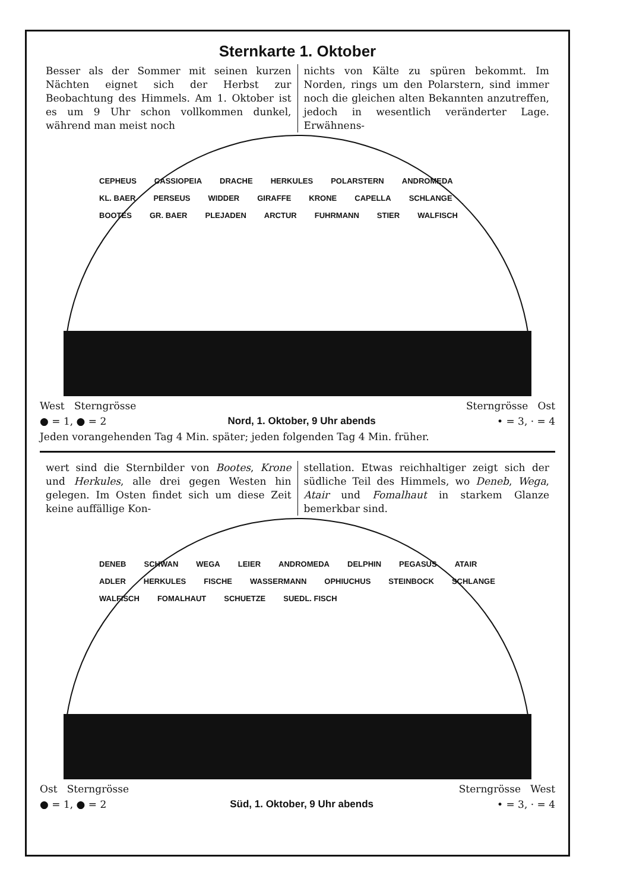Sternkarte 1. Oktober
Besser als der Sommer mit seinen kurzen Nächten eignet sich der Herbst zur Beobachtung des Himmels. Am 1. Oktober ist es um 9 Uhr schon vollkommen dunkel, während man meist noch
nichts von Kälte zu spüren bekommt. Im Norden, rings um den Polarstern, sind immer noch die gleichen alten Bekannten anzutreffen, jedoch in wesentlich veränderter Lage. Erwähnens-
CEPHEUS CASSIOPEIA DRACHE HERKULES POLARSTERN ANDROMEDA KL. BAER PERSEUS WIDDER GIRAFFE KRONE CAPELLA SCHLANGE BOOTES GR. BAER PLEJADEN ARCTUR FUHRMANN STIER WALFISCH
West Sterngrösse Sterngrösse Ost
● = 1, ● = 2 Nord, 1. Oktober, 9 Uhr abends • = 3, · = 4
Jeden vorangehenden Tag 4 Min. später; jeden folgenden Tag 4 Min. früher.
wert sind die Sternbilder von Bootes, Krone und Herkules, alle drei gegen Westen hin gelegen. Im Osten findet sich um diese Zeit keine auffällige Kon-
stellation. Etwas reichhaltiger zeigt sich der südliche Teil des Himmels, wo Deneb, Wega, Atair und Fomalhaut in starkem Glanze bemerkbar sind.
DENEB SCHWAN WEGA LEIER ANDROMEDA DELPHIN PEGASUS ATAIR ADLER HERKULES FISCHE WASSERMANN OPHIUCHUS STEINBOCK SCHLANGE WALFISCH FOMALHAUT SCHUETZE SUEDL. FISCH
Ost Sterngrösse Sterngrösse West
● = 1, ● = 2 Süd, 1. Oktober, 9 Uhr abends • = 3, · = 4